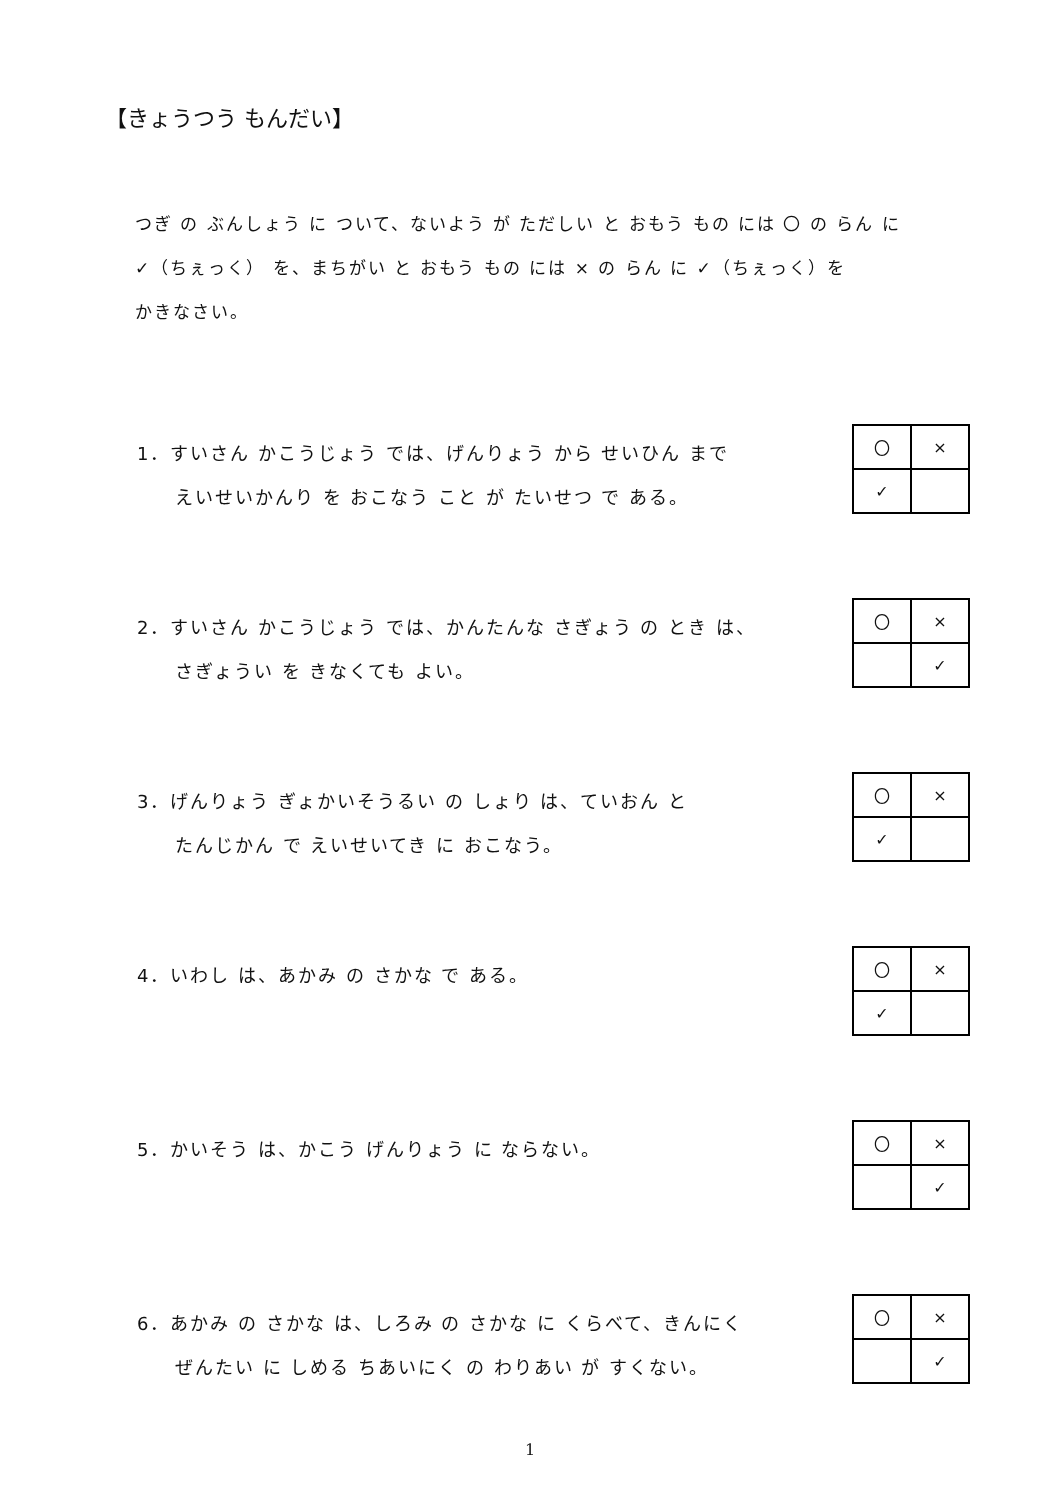【きょうつう もんだい】
つぎ の ぶんしょう に ついて、ないよう が ただしい と おもう もの には 〇 の らん に
✓（ちぇっく） を、まちがい と おもう もの には × の らん に ✓（ちぇっく）を
かきなさい。
1．すいさん かこうじょう では、げんりょう から せいひん まで
えいせいかんり を おこなう こと が たいせつ で ある。
| 〇 | × |
| ✓ | |
2．すいさん かこうじょう では、かんたんな さぎょう の とき は、
さぎょうい を きなくても よい。
| 〇 | × |
| | ✓ |
3．げんりょう ぎょかいそうるい の しょり は、ていおん と
たんじかん で えいせいてき に おこなう。
| 〇 | × |
| ✓ | |
4．いわし は、あかみ の さかな で ある。
| 〇 | × |
| ✓ | |
5．かいそう は、かこう げんりょう に ならない。
| 〇 | × |
| | ✓ |
6．あかみ の さかな は、しろみ の さかな に くらべて、きんにく
ぜんたい に しめる ちあいにく の わりあい が すくない。
| 〇 | × |
| | ✓ |
1